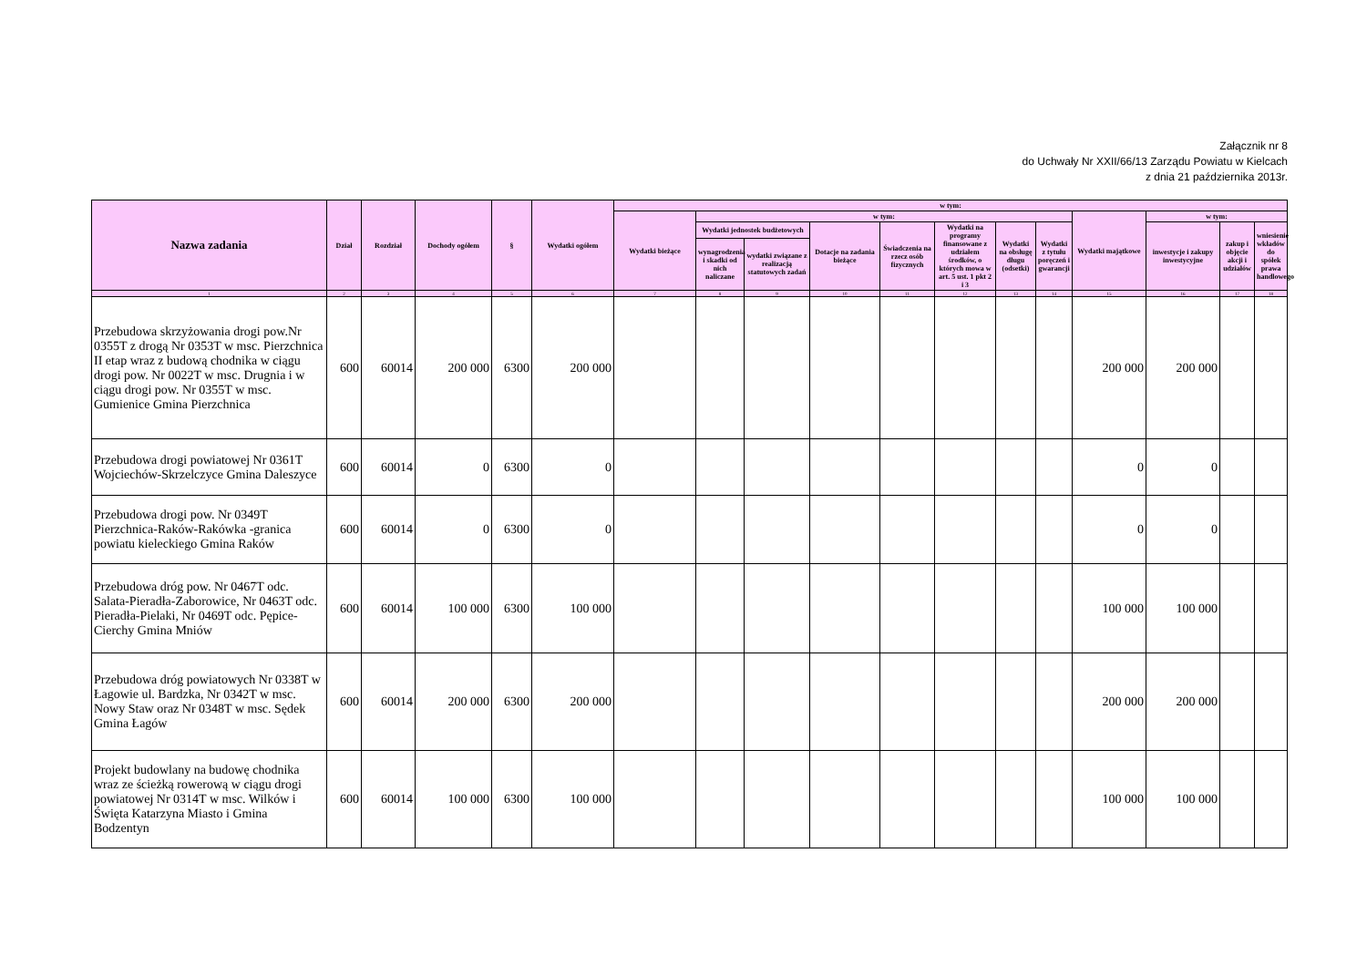Załącznik nr 8
do Uchwały Nr XXII/66/13 Zarządu Powiatu w Kielcach
z dnia 21 października 2013r.
| Nazwa zadania | Dział | Rozdział | Dochody ogółem | § | Wydatki ogółem | w tym: | | | | | | | | | | | |
| --- | --- | --- | --- | --- | --- | --- | --- | --- | --- | --- | --- | --- | --- | --- | --- | --- | --- |
| | | | | | | Wydatki bieżące | w tym: | | | | | | | Wydatki majątkowe | w tym: | | |
| | | | | | | | Wydatki jednostek budżetowych | | Dotacje na zadania bieżące | Świadczenia na rzecz osób fizycznych | Wydatki na programy finansowane z udziałem środków, o których mowa w art. 5 ust. 1 pkt 2 i 3 | Wydatki na obsługę długu (odsetki) | Wydatki z tytułu poręczeń i gwarancji | | inwestycje i zakupy inwestycyjne | zakup i objęcie akcji i udziałów | wniesienie wkładów do spółek prawa handlowego |
| | | | | | | | wynagrodzenia i skadki od nich naliczane | wydatki związane z realizacją statutowych zadań | | | | | | | | | |
| 1 | 2 | 3 | 4 | 5 | 6 | 7 | 8 | 9 | 10 | 11 | 12 | 13 | 14 | 15 | 16 | 17 | 18 |
| Przebudowa skrzyżowania drogi pow.Nr 0355T z drogą Nr 0353T w msc. Pierzchnica II etap wraz z budową chodnika w ciągu drogi pow. Nr 0022T w msc. Drugnia i w ciągu drogi pow. Nr 0355T w msc. Gumienice Gmina Pierzchnica | 600 | 60014 | 200 000 | 6300 | 200 000 | | | | | | | | | 200 000 | 200 000 | | |
| Przebudowa drogi powiatowej Nr 0361T Wojciechów-Skrzelczyce Gmina Daleszyce | 600 | 60014 | 0 | 6300 | 0 | | | | | | | | | 0 | 0 | | |
| Przebudowa drogi pow. Nr 0349T Pierzchnica-Raków-Rakówka -granica powiatu kieleckiego Gmina Raków | 600 | 60014 | 0 | 6300 | 0 | | | | | | | | | 0 | 0 | | |
| Przebudowa dróg pow. Nr 0467T odc. Salata-Pieradła-Zaborowice, Nr 0463T odc. Pieradła-Pielaki, Nr 0469T odc. Pępice-Cierchy Gmina Mniów | 600 | 60014 | 100 000 | 6300 | 100 000 | | | | | | | | | 100 000 | 100 000 | | |
| Przebudowa dróg powiatowych Nr 0338T w Łagowie ul. Bardzka, Nr 0342T w msc. Nowy Staw oraz Nr 0348T w msc. Sędek Gmina Łagów | 600 | 60014 | 200 000 | 6300 | 200 000 | | | | | | | | | 200 000 | 200 000 | | |
| Projekt budowlany na budowę chodnika wraz ze ścieżką rowerową w ciągu drogi powiatowej Nr 0314T w msc. Wilków i Święta Katarzyna Miasto i Gmina Bodzentyn | 600 | 60014 | 100 000 | 6300 | 100 000 | | | | | | | | | 100 000 | 100 000 | | |